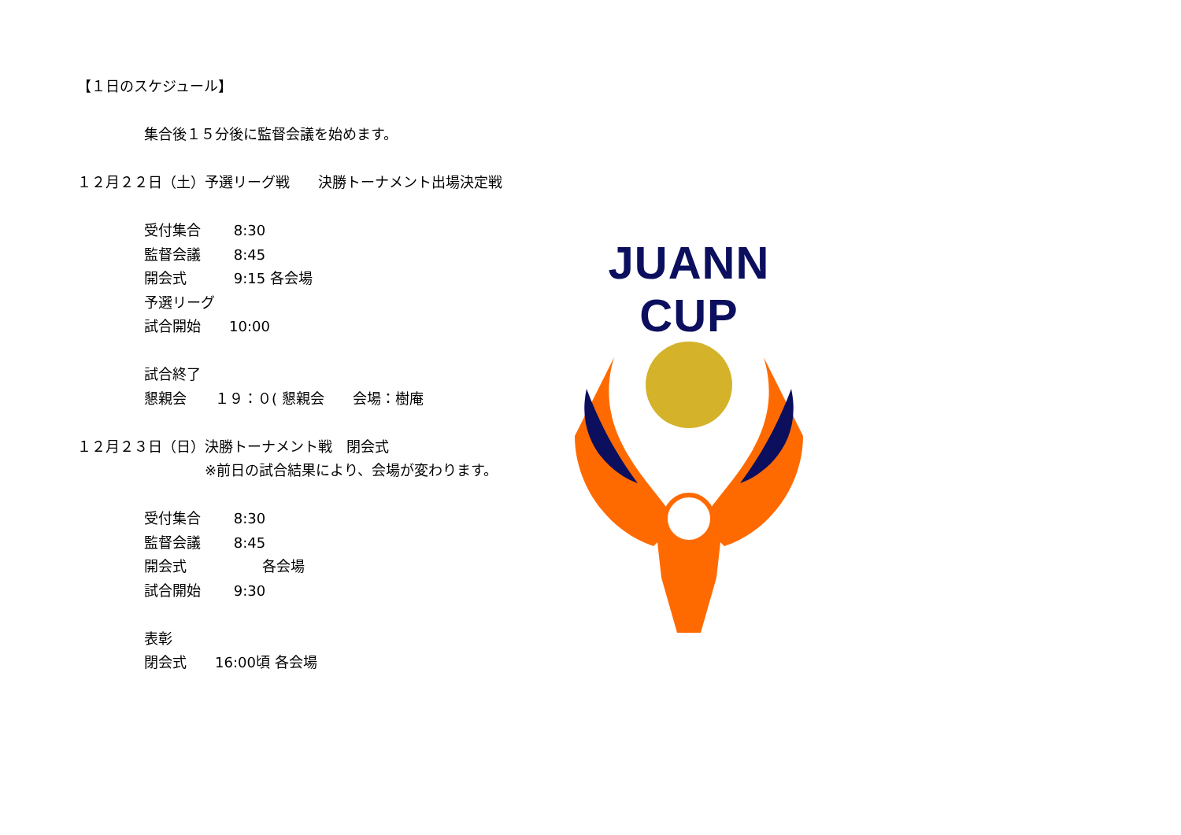【１日のスケジュール】
集合後１５分後に監督会議を始めます。
１２月２２日（土）予選リーグ戦　　決勝トーナメント出場決定戦
受付集合　　 8:30
監督会議　　 8:45
開会式　　　 9:15 各会場
予選リーグ
試合開始　　10:00
試合終了
懇親会　　１９：０( 懇親会　　会場：樹庵
１２月２３日（日）決勝トーナメント戦　閉会式
　　　　　　　　　※前日の試合結果により、会場が変わります。
受付集合　　 8:30
監督会議　　 8:45
開会式　　　　　 各会場
試合開始　　 9:30
表彰
閉会式　　16:00頃 各会場
JUANN CUP